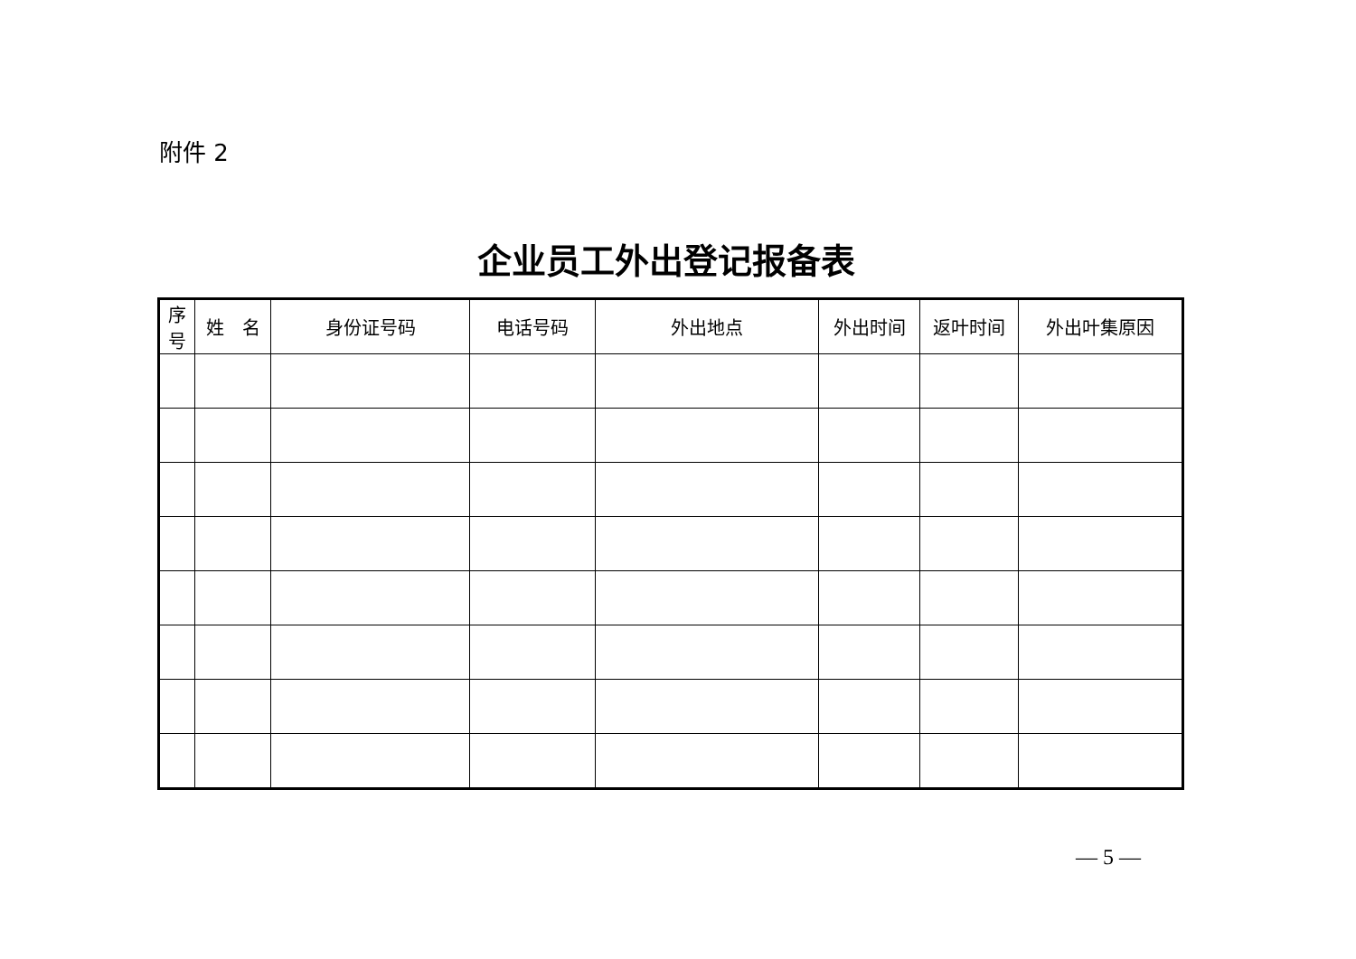附件 2
企业员工外出登记报备表
| 序 号 | 姓 名 | 身份证号码 | 电话号码 | 外出地点 | 外出时间 | 返叶时间 | 外出叶集原因 |
| --- | --- | --- | --- | --- | --- | --- | --- |
— 5 —